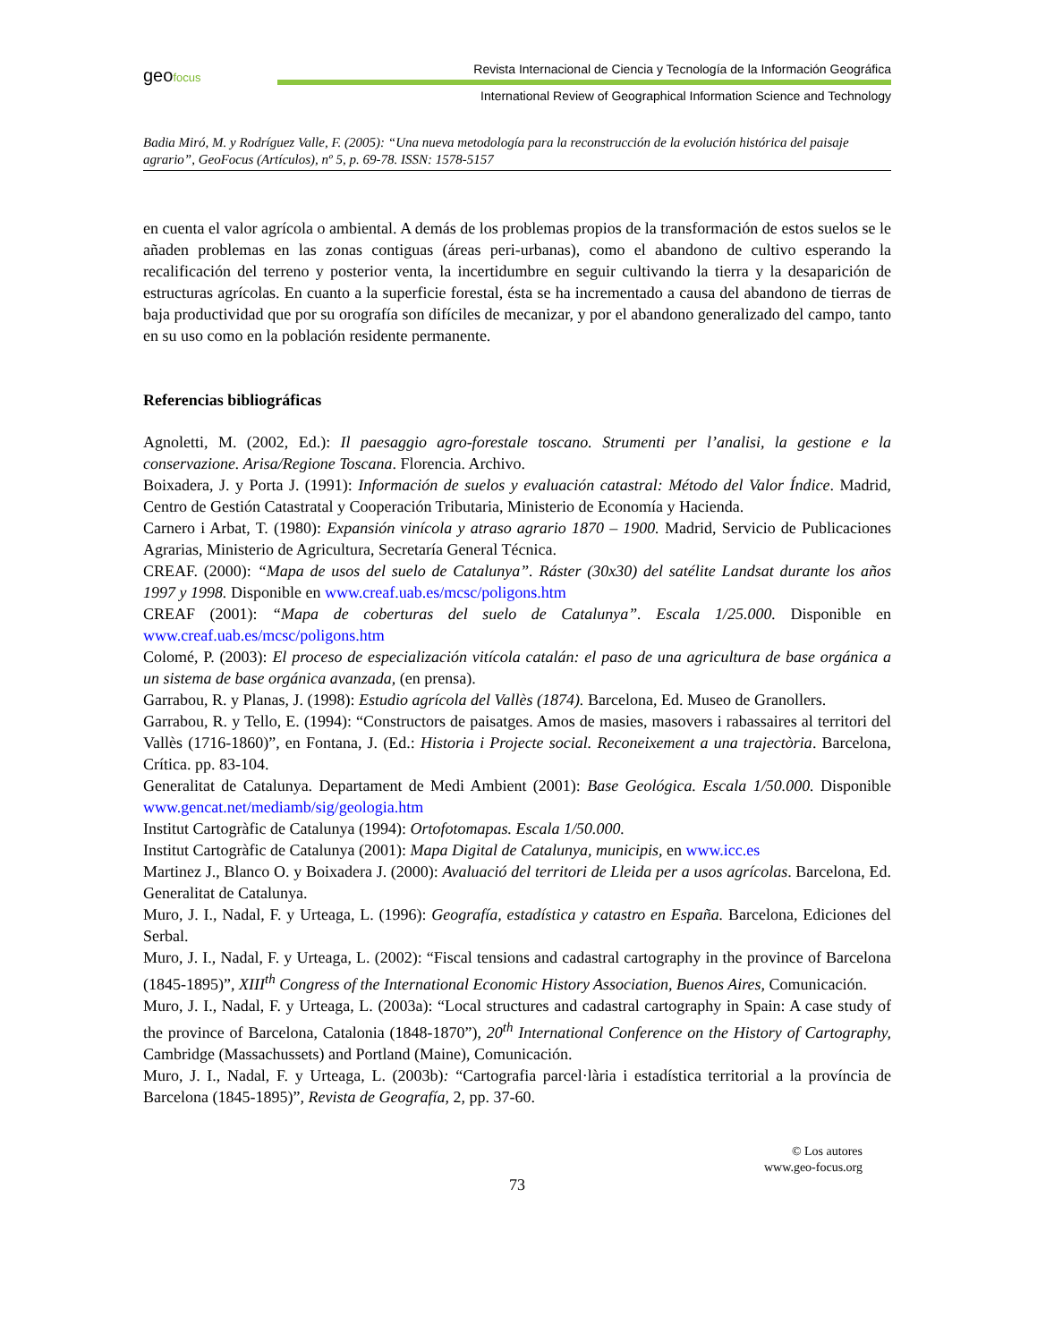geofocus
Revista Internacional de Ciencia y Tecnología de la Información Geográfica
International Review of Geographical Information Science and Technology
Badia Miró, M. y Rodríguez Valle, F. (2005): “Una nueva metodología para la reconstrucción de la evolución histórica del paisaje agrario”, GeoFocus (Artículos), nº 5, p. 69-78. ISSN: 1578-5157
en cuenta el valor agrícola o ambiental. A demás de los problemas propios de la transformación de estos suelos se le añaden problemas en las zonas contiguas (áreas peri-urbanas), como el abandono de cultivo esperando la recalificación del terreno y posterior venta, la incertidumbre en seguir cultivando la tierra y la desaparición de estructuras agrícolas. En cuanto a la superficie forestal, ésta se ha incrementado a causa del abandono de tierras de baja productividad que por su orografía son difíciles de mecanizar, y por el abandono generalizado del campo, tanto en su uso como en la población residente permanente.
Referencias bibliográficas
Agnoletti, M. (2002, Ed.): Il paesaggio agro-forestale toscano. Strumenti per l’analisi, la gestione e la conservazione. Arisa/Regione Toscana. Florencia. Archivo.
Boixadera, J. y Porta J. (1991): Información de suelos y evaluación catastral: Método del Valor Índice. Madrid, Centro de Gestión Catastratal y Cooperación Tributaria, Ministerio de Economía y Hacienda.
Carnero i Arbat, T. (1980): Expansión vinícola y atraso agrario 1870 – 1900. Madrid, Servicio de Publicaciones Agrarias, Ministerio de Agricultura, Secretaría General Técnica.
CREAF. (2000): “Mapa de usos del suelo de Catalunya”. Ráster (30x30) del satélite Landsat durante los años 1997 y 1998. Disponible en www.creaf.uab.es/mcsc/poligons.htm
CREAF (2001): “Mapa de coberturas del suelo de Catalunya”. Escala 1/25.000. Disponible en www.creaf.uab.es/mcsc/poligons.htm
Colomé, P. (2003): El proceso de especialización vitícola catalán: el paso de una agricultura de base orgánica a un sistema de base orgánica avanzada, (en prensa).
Garrabou, R. y Planas, J. (1998): Estudio agrícola del Vallès (1874). Barcelona, Ed. Museo de Granollers.
Garrabou, R. y Tello, E. (1994): “Constructors de paisatges. Amos de masies, masovers i rabassaires al territori del Vallès (1716-1860)”, en Fontana, J. (Ed.: Historia i Projecte social. Reconeixement a una trajectòria. Barcelona, Crítica. pp. 83-104.
Generalitat de Catalunya. Departament de Medi Ambient (2001): Base Geológica. Escala 1/50.000. Disponible www.gencat.net/mediamb/sig/geologia.htm
Institut Cartogràfic de Catalunya (1994): Ortofotomapas. Escala 1/50.000.
Institut Cartogràfic de Catalunya (2001): Mapa Digital de Catalunya, municipis, en www.icc.es
Martinez J., Blanco O. y Boixadera J. (2000): Avaluació del territori de Lleida per a usos agrícolas. Barcelona, Ed. Generalitat de Catalunya.
Muro, J. I., Nadal, F. y Urteaga, L. (1996): Geografía, estadística y catastro en España. Barcelona, Ediciones del Serbal.
Muro, J. I., Nadal, F. y Urteaga, L. (2002): “Fiscal tensions and cadastral cartography in the province of Barcelona (1845-1895)”, XIII<sup>th</sup> Congress of the International Economic History Association, Buenos Aires, Comunicación.
Muro, J. I., Nadal, F. y Urteaga, L. (2003a): “Local structures and cadastral cartography in Spain: A case study of the province of Barcelona, Catalonia (1848-1870”), 20<sup>th</sup> International Conference on the History of Cartography, Cambridge (Massachussets) and Portland (Maine), Comunicación.
Muro, J. I., Nadal, F. y Urteaga, L. (2003b): “Cartografia parcel·lària i estadística territorial a la província de Barcelona (1845-1895)”, Revista de Geografía, 2, pp. 37-60.
© Los autores
www.geo-focus.org
73